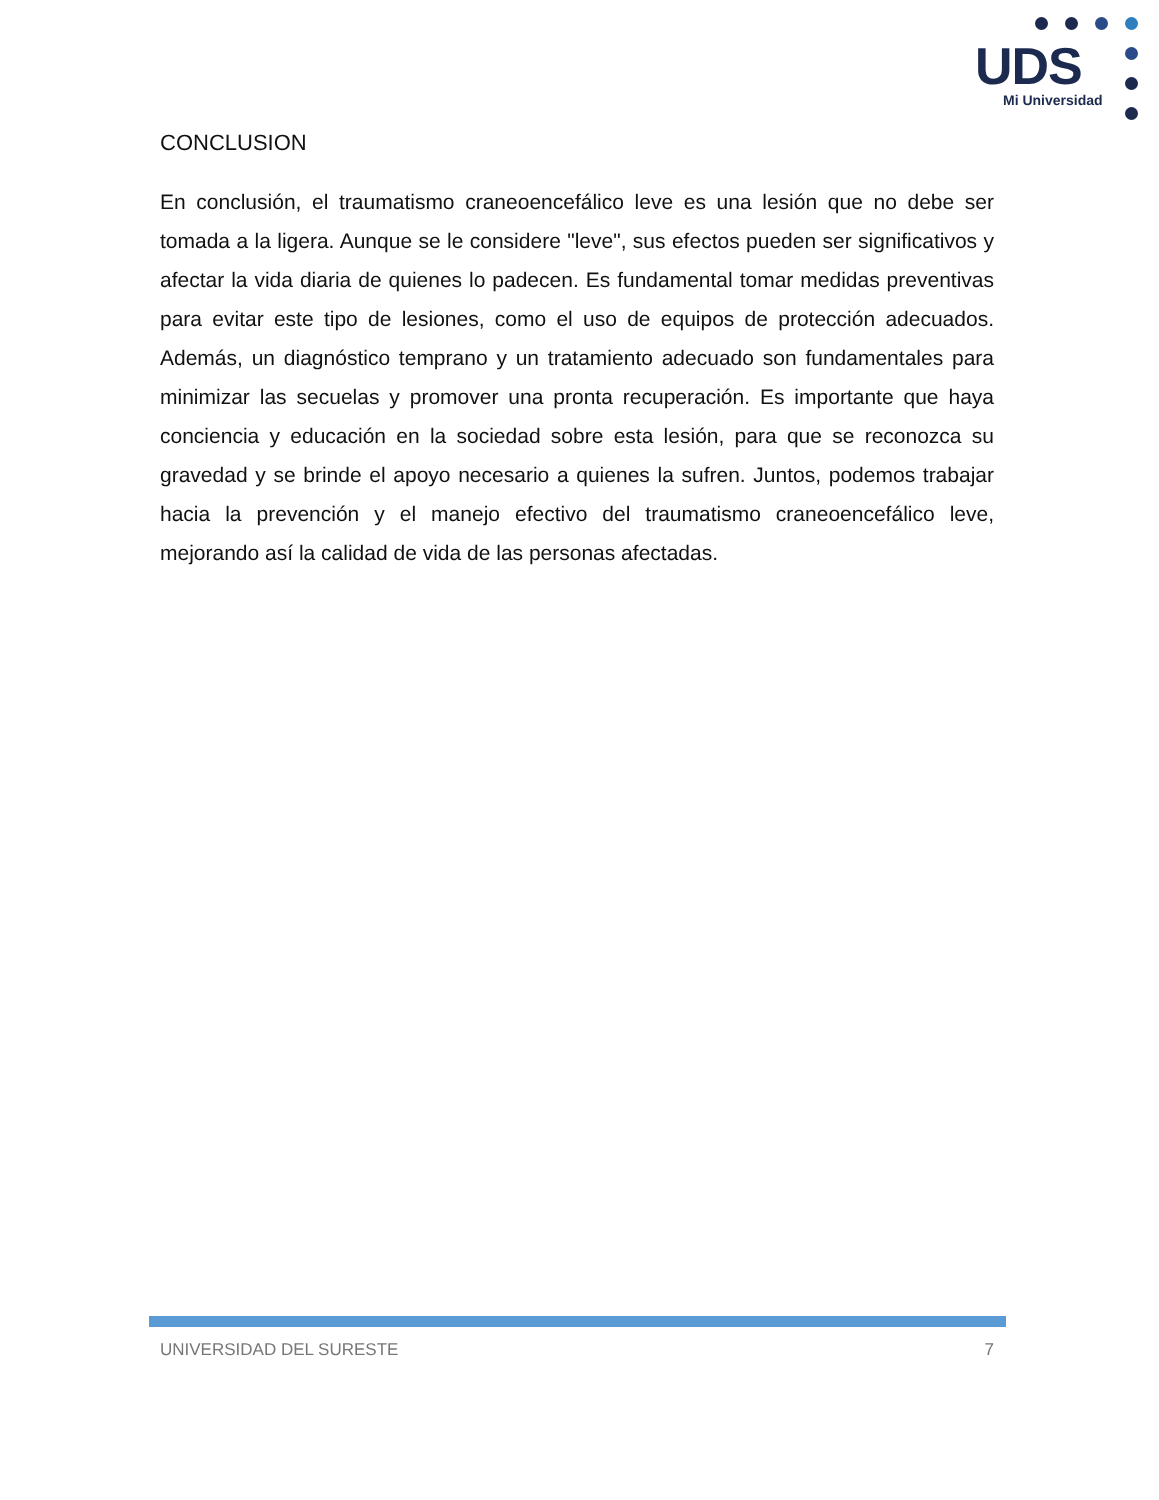UDS
Mi Universidad
CONCLUSION
En conclusión, el traumatismo craneoencefálico leve es una lesión que no debe ser tomada a la ligera. Aunque se le considere "leve", sus efectos pueden ser significativos y afectar la vida diaria de quienes lo padecen. Es fundamental tomar medidas preventivas para evitar este tipo de lesiones, como el uso de equipos de protección adecuados. Además, un diagnóstico temprano y un tratamiento adecuado son fundamentales para minimizar las secuelas y promover una pronta recuperación. Es importante que haya conciencia y educación en la sociedad sobre esta lesión, para que se reconozca su gravedad y se brinde el apoyo necesario a quienes la sufren. Juntos, podemos trabajar hacia la prevención y el manejo efectivo del traumatismo craneoencefálico leve, mejorando así la calidad de vida de las personas afectadas.
UNIVERSIDAD DEL SURESTE 7